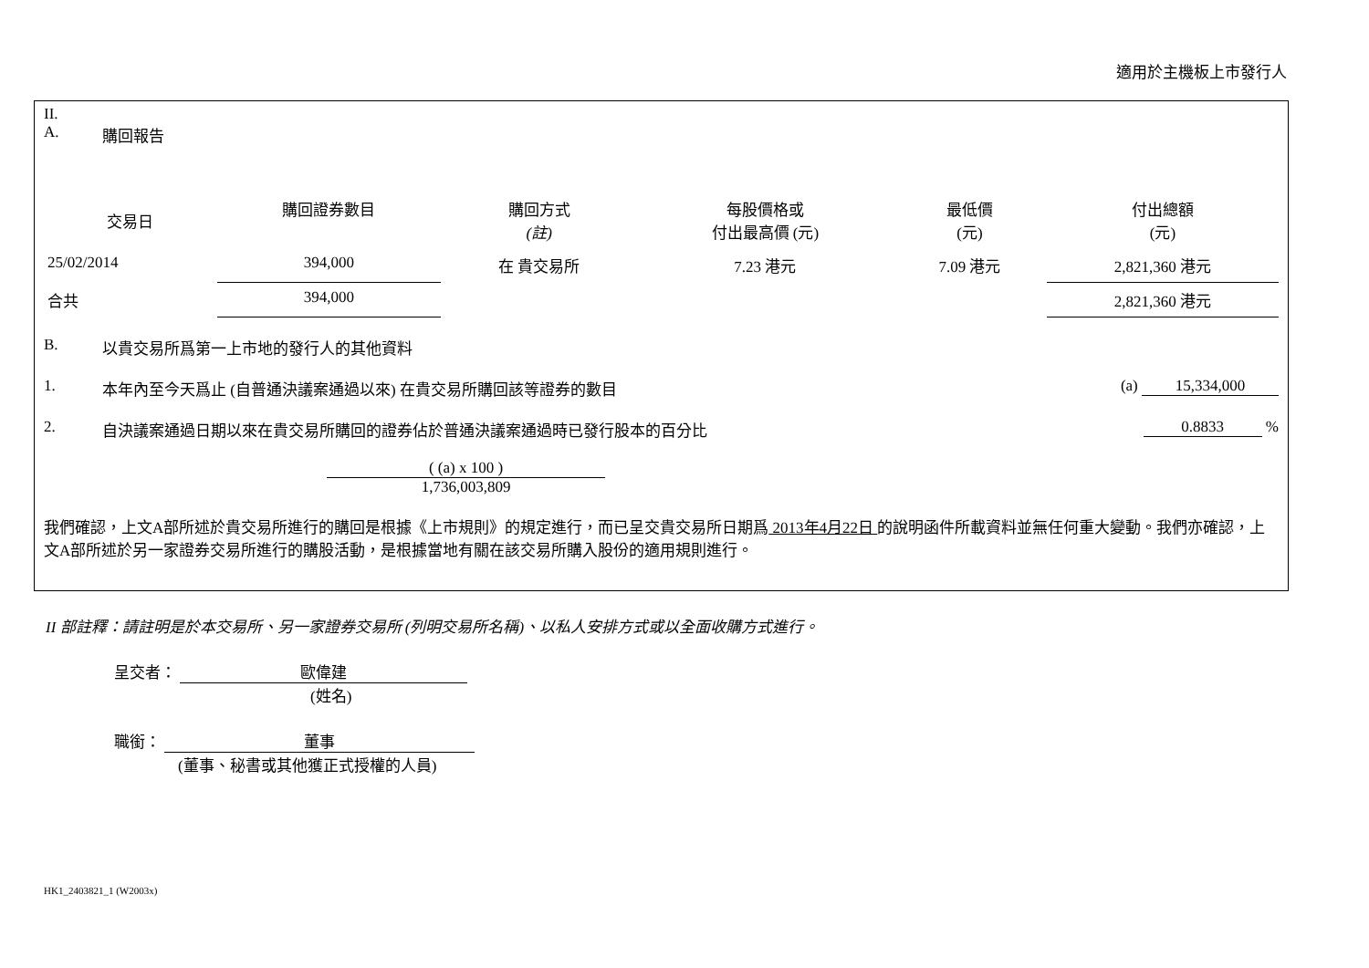適用於主機板上市發行人
II.
A. 購回報告
| 交易日 | 購回證券數目 | 購回方式 (註) | 每股價格或 付出最高價 (元) | 最低價 (元) | 付出總額 (元) |
| --- | --- | --- | --- | --- | --- |
| 25/02/2014 | 394,000 | 在 貴交易所 | 7.23 港元 | 7.09 港元 | 2,821,360 港元 |
| 合共 | 394,000 | | | | 2,821,360 港元 |
B. 以貴交易所爲第一上市地的發行人的其他資料
1. 本年內至今天爲止 (自普通決議案通過以來) 在貴交易所購回該等證券的數目 (a) 15,334,000
2. 自決議案通過日期以來在貴交易所購回的證券佔於普通決議案通過時已發行股本的百分比 0.8833 %
( (a) x 100 )
1,736,003,809
我們確認，上文A部所述於貴交易所進行的購回是根據《上市規則》的規定進行，而已呈交貴交易所日期爲 2013年4月22日 的說明函件所載資料並無任何重大變動。我們亦確認，上文A部所述於另一家證券交易所進行的購股活動，是根據當地有關在該交易所購入股份的適用規則進行。
II 部註釋：請註明是於本交易所、另一家證券交易所 (列明交易所名稱)、以私人安排方式或以全面收購方式進行。
呈交者： 歐偉建
(姓名)
職銜： 董事
(董事、秘書或其他獲正式授權的人員)
HK1_2403821_1 (W2003x)